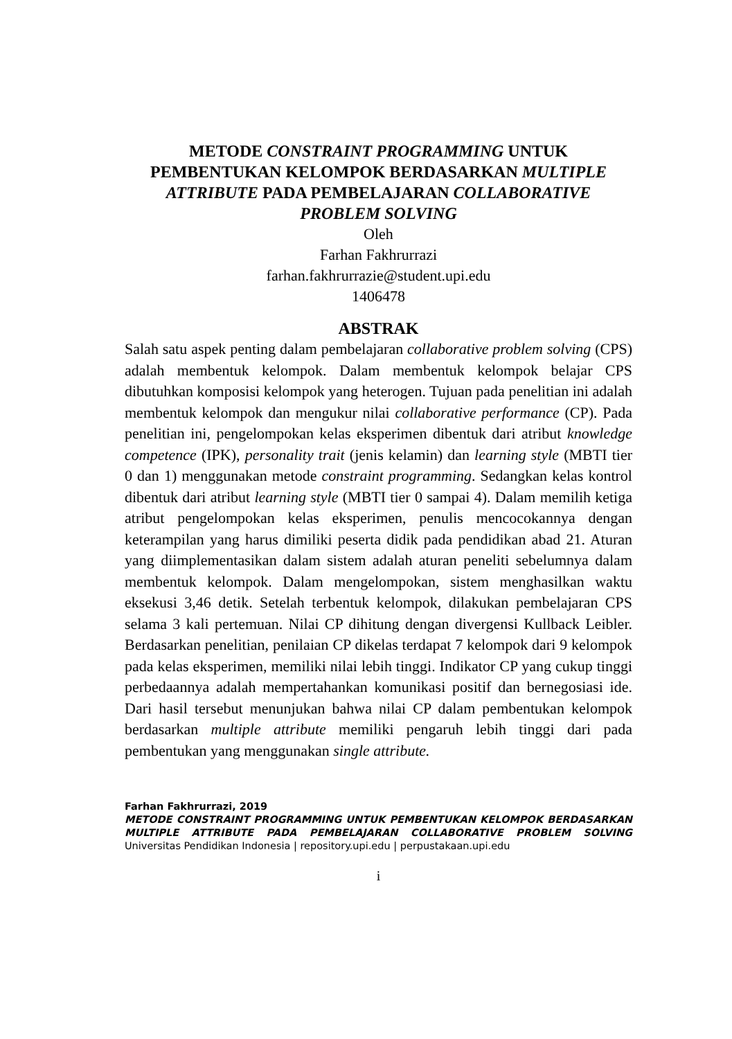METODE CONSTRAINT PROGRAMMING UNTUK
PEMBENTUKAN KELOMPOK BERDASARKAN MULTIPLE
ATTRIBUTE PADA PEMBELAJARAN COLLABORATIVE
PROBLEM SOLVING
Oleh
Farhan Fakhrurrazi
farhan.fakhrurrazie@student.upi.edu
1406478
ABSTRAK
Salah satu aspek penting dalam pembelajaran collaborative problem solving (CPS) adalah membentuk kelompok. Dalam membentuk kelompok belajar CPS dibutuhkan komposisi kelompok yang heterogen. Tujuan pada penelitian ini adalah membentuk kelompok dan mengukur nilai collaborative performance (CP). Pada penelitian ini, pengelompokan kelas eksperimen dibentuk dari atribut knowledge competence (IPK), personality trait (jenis kelamin) dan learning style (MBTI tier 0 dan 1) menggunakan metode constraint programming. Sedangkan kelas kontrol dibentuk dari atribut learning style (MBTI tier 0 sampai 4). Dalam memilih ketiga atribut pengelompokan kelas eksperimen, penulis mencocokannya dengan keterampilan yang harus dimiliki peserta didik pada pendidikan abad 21. Aturan yang diimplementasikan dalam sistem adalah aturan peneliti sebelumnya dalam membentuk kelompok. Dalam mengelompokan, sistem menghasilkan waktu eksekusi 3,46 detik. Setelah terbentuk kelompok, dilakukan pembelajaran CPS selama 3 kali pertemuan. Nilai CP dihitung dengan divergensi Kullback Leibler. Berdasarkan penelitian, penilaian CP dikelas terdapat 7 kelompok dari 9 kelompok pada kelas eksperimen, memiliki nilai lebih tinggi. Indikator CP yang cukup tinggi perbedaannya adalah mempertahankan komunikasi positif dan bernegosiasi ide. Dari hasil tersebut menunjukan bahwa nilai CP dalam pembentukan kelompok berdasarkan multiple attribute memiliki pengaruh lebih tinggi dari pada pembentukan yang menggunakan single attribute.
Farhan Fakhrurrazi, 2019
METODE CONSTRAINT PROGRAMMING UNTUK PEMBENTUKAN KELOMPOK BERDASARKAN MULTIPLE ATTRIBUTE PADA PEMBELAJARAN COLLABORATIVE PROBLEM SOLVING
Universitas Pendidikan Indonesia | repository.upi.edu | perpustakaan.upi.edu
i